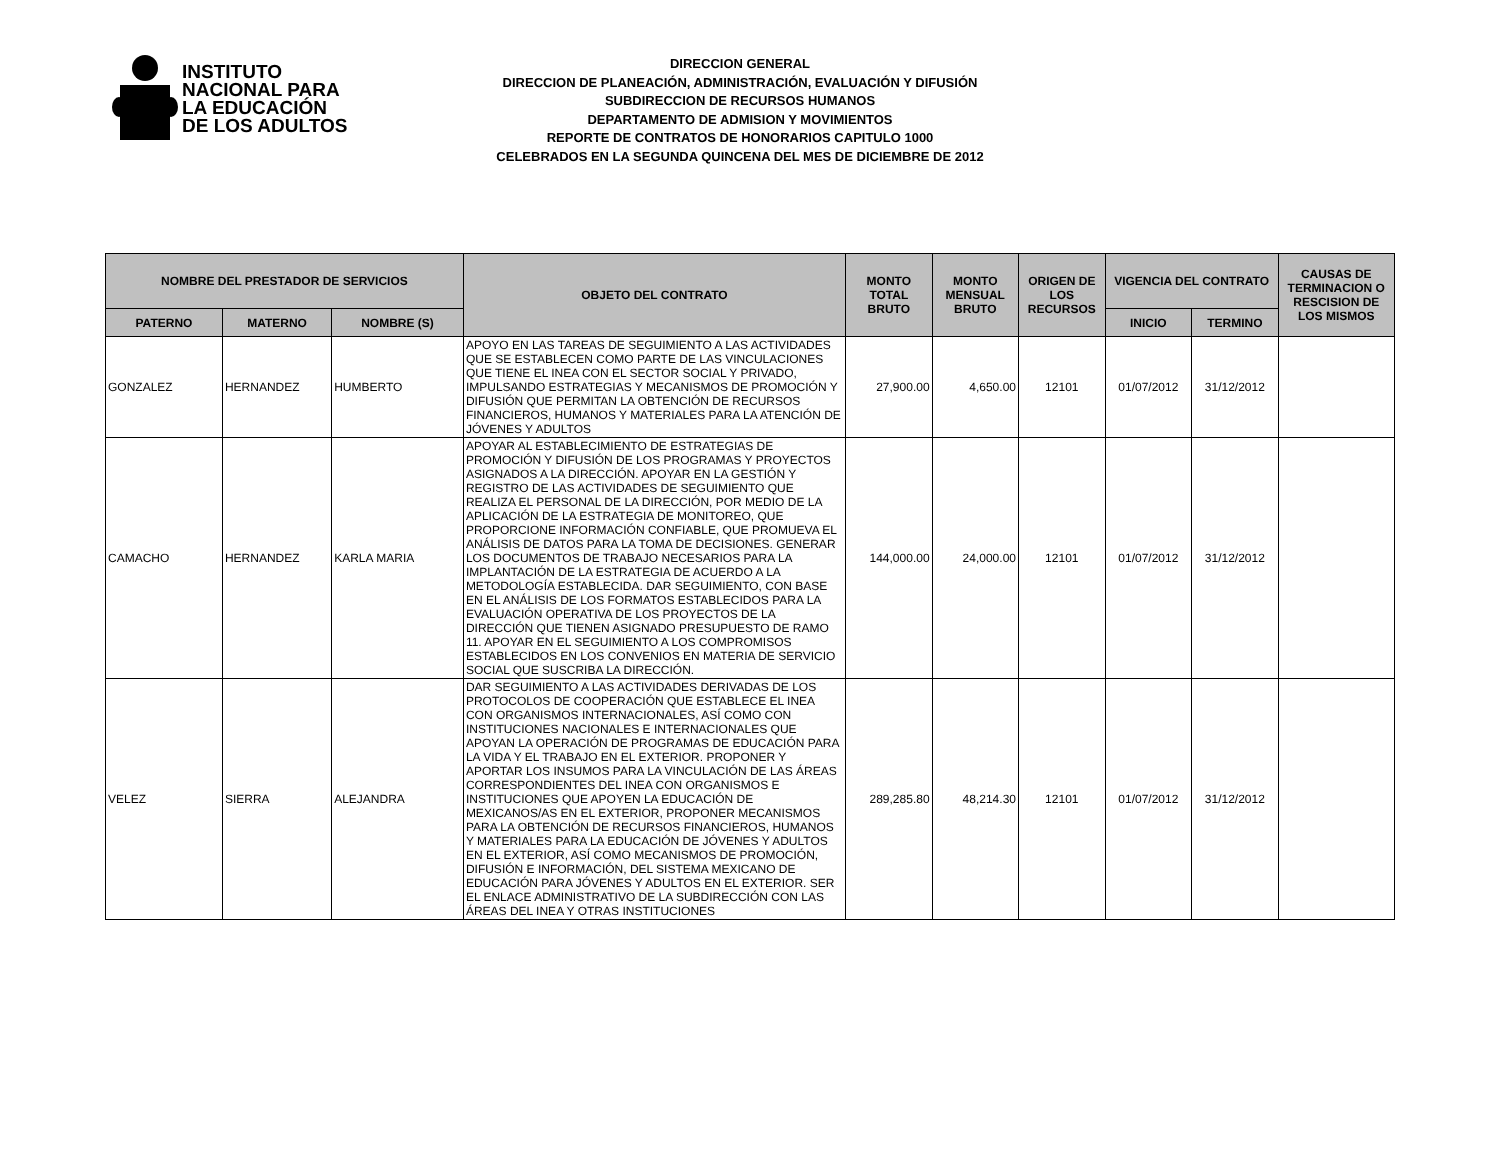INSTITUTO
NACIONAL PARA
LA EDUCACIÓN
DE LOS ADULTOS
DIRECCION GENERAL
DIRECCION DE PLANEACIÓN, ADMINISTRACIÓN, EVALUACIÓN Y DIFUSIÓN
SUBDIRECCION DE RECURSOS HUMANOS
DEPARTAMENTO DE ADMISION Y MOVIMIENTOS
REPORTE DE CONTRATOS DE HONORARIOS CAPITULO 1000
CELEBRADOS EN LA SEGUNDA QUINCENA DEL MES DE DICIEMBRE DE 2012
| NOMBRE DEL PRESTADOR DE SERVICIOS | | | OBJETO DEL CONTRATO | MONTO TOTAL BRUTO | MONTO MENSUAL BRUTO | ORIGEN DE LOS RECURSOS | VIGENCIA DEL CONTRATO | | CAUSAS DE TERMINACION O RESCISION DE LOS MISMOS |
| --- | --- | --- | --- | --- | --- | --- | --- | --- | --- |
| PATERNO | MATERNO | NOMBRE (S) | | | | | INICIO | TERMINO | |
| GONZALEZ | HERNANDEZ | HUMBERTO | APOYO EN LAS TAREAS DE SEGUIMIENTO A LAS ACTIVIDADES QUE SE ESTABLECEN COMO PARTE DE LAS VINCULACIONES QUE TIENE EL INEA CON EL SECTOR SOCIAL Y PRIVADO, IMPULSANDO ESTRATEGIAS Y MECANISMOS DE PROMOCIÓN Y DIFUSIÓN QUE PERMITAN LA OBTENCIÓN DE RECURSOS FINANCIEROS, HUMANOS Y MATERIALES PARA LA ATENCIÓN DE JÓVENES Y ADULTOS | 27,900.00 | 4,650.00 | 12101 | 01/07/2012 | 31/12/2012 | |
| CAMACHO | HERNANDEZ | KARLA MARIA | APOYAR AL ESTABLECIMIENTO DE ESTRATEGIAS DE PROMOCIÓN Y DIFUSIÓN DE LOS PROGRAMAS Y PROYECTOS ASIGNADOS A LA DIRECCIÓN. APOYAR EN LA GESTIÓN Y REGISTRO DE LAS ACTIVIDADES DE SEGUIMIENTO QUE REALIZA EL PERSONAL DE LA DIRECCIÓN, POR MEDIO DE LA APLICACIÓN DE LA ESTRATEGIA DE MONITOREO, QUE PROPORCIONE INFORMACIÓN CONFIABLE, QUE PROMUEVA EL ANÁLISIS DE DATOS PARA LA TOMA DE DECISIONES. GENERAR LOS DOCUMENTOS DE TRABAJO NECESARIOS PARA LA IMPLANTACIÓN DE LA ESTRATEGIA DE ACUERDO A LA METODOLOGÍA ESTABLECIDA. DAR SEGUIMIENTO, CON BASE EN EL ANÁLISIS DE LOS FORMATOS ESTABLECIDOS PARA LA EVALUACIÓN OPERATIVA DE LOS PROYECTOS DE LA DIRECCIÓN QUE TIENEN ASIGNADO PRESUPUESTO DE RAMO 11. APOYAR EN EL SEGUIMIENTO A LOS COMPROMISOS ESTABLECIDOS EN LOS CONVENIOS EN MATERIA DE SERVICIO SOCIAL QUE SUSCRIBA LA DIRECCIÓN. | 144,000.00 | 24,000.00 | 12101 | 01/07/2012 | 31/12/2012 | |
| VELEZ | SIERRA | ALEJANDRA | DAR SEGUIMIENTO A LAS ACTIVIDADES DERIVADAS DE LOS PROTOCOLOS DE COOPERACIÓN QUE ESTABLECE EL INEA CON ORGANISMOS INTERNACIONALES, ASÍ COMO CON INSTITUCIONES NACIONALES E INTERNACIONALES QUE APOYAN LA OPERACIÓN DE PROGRAMAS DE EDUCACIÓN PARA LA VIDA Y EL TRABAJO EN EL EXTERIOR. PROPONER Y APORTAR LOS INSUMOS PARA LA VINCULACIÓN DE LAS ÁREAS CORRESPONDIENTES DEL INEA CON ORGANISMOS E INSTITUCIONES QUE APOYEN LA EDUCACIÓN DE MEXICANOS/AS EN EL EXTERIOR, PROPONER MECANISMOS PARA LA OBTENCIÓN DE RECURSOS FINANCIEROS, HUMANOS Y MATERIALES PARA LA EDUCACIÓN DE JÓVENES Y ADULTOS EN EL EXTERIOR, ASÍ COMO MECANISMOS DE PROMOCIÓN, DIFUSIÓN E INFORMACIÓN, DEL SISTEMA MEXICANO DE EDUCACIÓN PARA JÓVENES Y ADULTOS EN EL EXTERIOR. SER EL ENLACE ADMINISTRATIVO DE LA SUBDIRECCIÓN CON LAS ÁREAS DEL INEA Y OTRAS INSTITUCIONES | 289,285.80 | 48,214.30 | 12101 | 01/07/2012 | 31/12/2012 | |